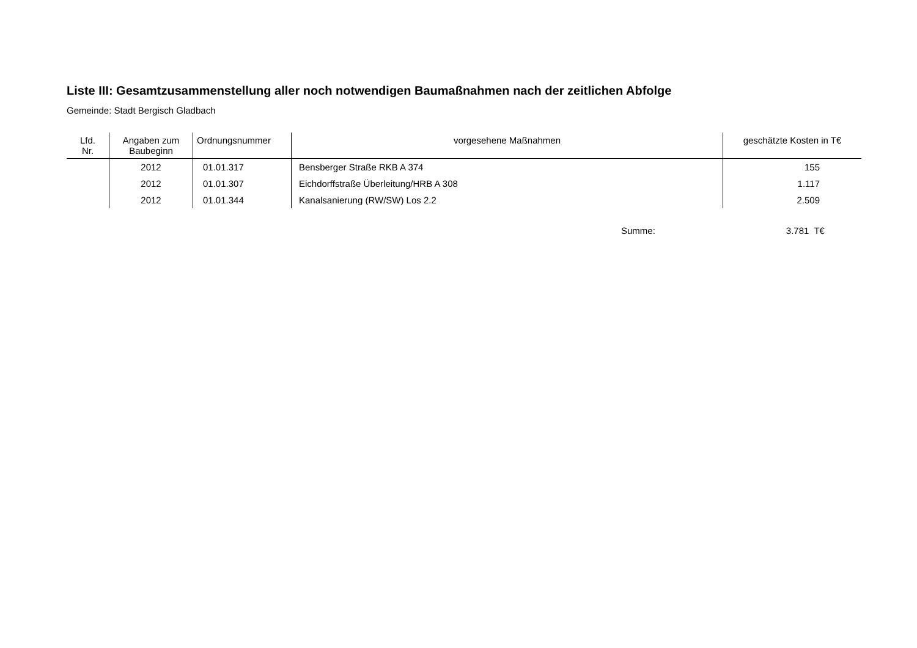Liste III: Gesamtzusammenstellung aller noch notwendigen Baumaßnahmen nach der zeitlichen Abfolge
Gemeinde: Stadt Bergisch Gladbach
| Lfd. Nr. | Angaben zum Baubeginn | Ordnungsnummer | vorgesehene Maßnahmen | geschätzte Kosten in T€ |
| --- | --- | --- | --- | --- |
| | 2012 | 01.01.317 | Bensberger Straße RKB A 374 | 155 |
| | 2012 | 01.01.307 | Eichdorffstraße Überleitung/HRB A 308 | 1.117 |
| | 2012 | 01.01.344 | Kanalsanierung (RW/SW) Los 2.2 | 2.509 |
Summe: 3.781 T€